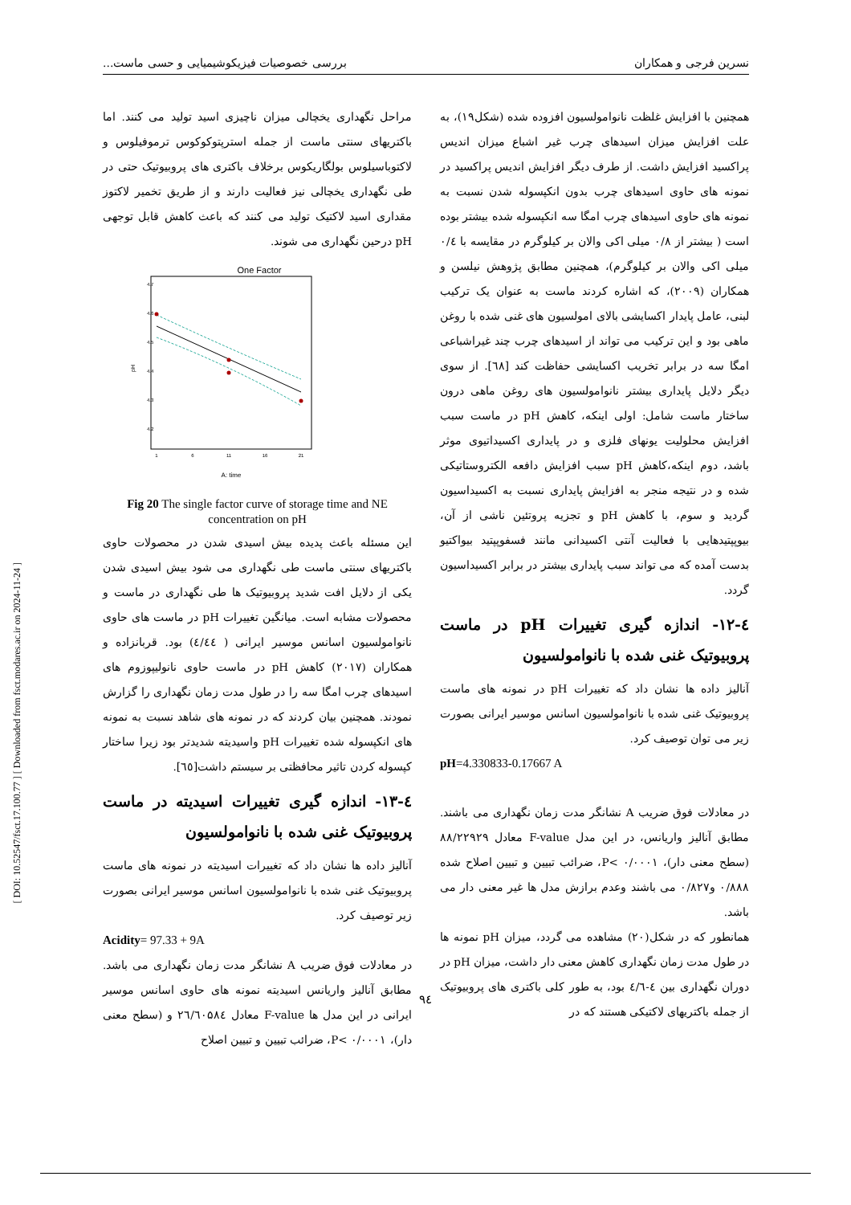نسرین فرجی و همکاران بررسی خصوصیات فیزیکوشیمیایی و حسی ماست...
[ DOI: 10.52547/fsct.17.100.77 ] [ Downloaded from fsct.modares.ac.ir on 2024-11-24 ]
همچنین با افزایش غلظت نانوامولسیون افزوده شده (شکل۱۹)، به علت افزایش میزان اسیدهای چرب غیر اشباع میزان اندیس پراکسید افزایش داشت. از طرف دیگر افزایش اندیس پراکسید در نمونه های حاوی اسیدهای چرب بدون انکپسوله شدن نسبت به نمونه های حاوی اسیدهای چرب امگا سه انکپسوله شده بیشتر بوده است ( بیشتر از ۰/۸ میلی اکی والان بر کیلوگرم در مقایسه با ۰/٤ میلی اکی والان بر کیلوگرم)، همچنین مطابق پژوهش نیلسن و همکاران (۲۰۰۹)، که اشاره کردند ماست به عنوان یک ترکیب لبنی، عامل پایدار اکسایشی بالای امولسیون های غنی شده با روغن ماهی بود و این ترکیب می تواند از اسیدهای چرب چند غیراشباعی امگا سه در برابر تخریب اکسایشی حفاظت کند [٦٨]. از سوی دیگر دلایل پایداری بیشتر نانوامولسیون های روغن ماهی درون ساختار ماست شامل: اولی اینکه، کاهش pH در ماست سبب افزایش محلولیت یونهای فلزی و در پایداری اکسیداتیوی موثر باشد، دوم اینکه،کاهش pH سبب افزایش دافعه الکتروستاتیکی شده و در نتیجه منجر به افزایش پایداری نسبت به اکسیداسیون گردید و سوم، با کاهش pH و تجزیه پروتئین ناشی از آن، بیوپپتیدهایی با فعالیت آنتی اکسیدانی مانند فسفوپپتید بیواکتیو بدست آمده که می تواند سبب پایداری بیشتر در برابر اکسیداسیون گردد.
٤-١٢- اندازه گیری تغییرات pH در ماست پروبیوتیک غنی شده با نانوامولسیون
آنالیز داده ها نشان داد که تغییرات pH در نمونه های ماست پروبیوتیک غنی شده با نانوامولسیون اسانس موسیر ایرانی بصورت زیر می توان توصیف کرد.
pH=4.330833-0.17667 A
در معادلات فوق ضریب A نشانگر مدت زمان نگهداری می باشند. مطابق آنالیز واریانس، در این مدل F-value معادل ۸۸/۲۲۹۲۹ (سطح معنی دار)، P< ۰/۰۰۰۱، ضرائب تبیین و تبیین اصلاح شده ۰/۸۸۸ و۰/۸۲۷ می باشند وعدم برازش مدل ها غیر معنی دار می باشد.
همانطور که در شکل(۲۰) مشاهده می گردد، میزان pH نمونه ها در طول مدت زمان نگهداری کاهش معنی دار داشت، میزان pH در دوران نگهداری بین ٤-٤/٦ بود، به طور کلی باکتری های پروبیوتیک از جمله باکتریهای لاکتیکی هستند که در
مراحل نگهداری یخچالی میزان ناچیزی اسید تولید می کنند. اما باکتریهای سنتی ماست از جمله استرپتوکوکوس ترموفیلوس و لاکتوباسیلوس بولگاریکوس برخلاف باکتری های پروبیوتیک حتی در طی نگهداری یخچالی نیز فعالیت دارند و از طریق تخمیر لاکتوز مقداری اسید لاکتیک تولید می کنند که باعث کاهش قابل توجهی pH درحین نگهداری می شوند.
One Factor
4.7
4.6
4.5
4.4
4.3
4.2
1
6
11
16
21
pH
A: time
Fig 20 The single factor curve of storage time and NE concentration on pH
این مسئله باعث پدیده بیش اسیدی شدن در محصولات حاوی باکتریهای سنتی ماست طی نگهداری می شود بیش اسیدی شدن یکی از دلایل افت شدید پروبیوتیک ها طی نگهداری در ماست و محصولات مشابه است. میانگین تغییرات pH در ماست های حاوی نانوامولسیون اسانس موسیر ایرانی ( ٤/٤٤) بود. قربانزاده و همکاران (۲۰۱۷) کاهش pH در ماست حاوی نانولیپوزوم های اسیدهای چرب امگا سه را در طول مدت زمان نگهداری را گزارش نمودند. همچنین بیان کردند که در نمونه های شاهد نسبت به نمونه های انکپسوله شده تغییرات pH واسیدیته شدیدتر بود زیرا ساختار کپسوله کردن تاثیر محافظتی بر سیستم داشت[٦٥].
٤-١٣- اندازه گیری تغییرات اسیدیته در ماست پروبیوتیک غنی شده با نانوامولسیون
آنالیز داده ها نشان داد که تغییرات اسیدیته در نمونه های ماست پروبیوتیک غنی شده با نانوامولسیون اسانس موسیر ایرانی بصورت زیر توصیف کرد.
Acidity= 97.33 + 9A
در معادلات فوق ضریب A نشانگر مدت زمان نگهداری می باشد. مطابق آنالیز واریانس اسیدیته نمونه های حاوی اسانس موسیر ایرانی در این مدل ها F-value معادل ۲٦/٦۰۵۸٤ و (سطح معنی دار)، P< ۰/۰۰۰۱، ضرائب تبیین و تبیین اصلاح
۹٤